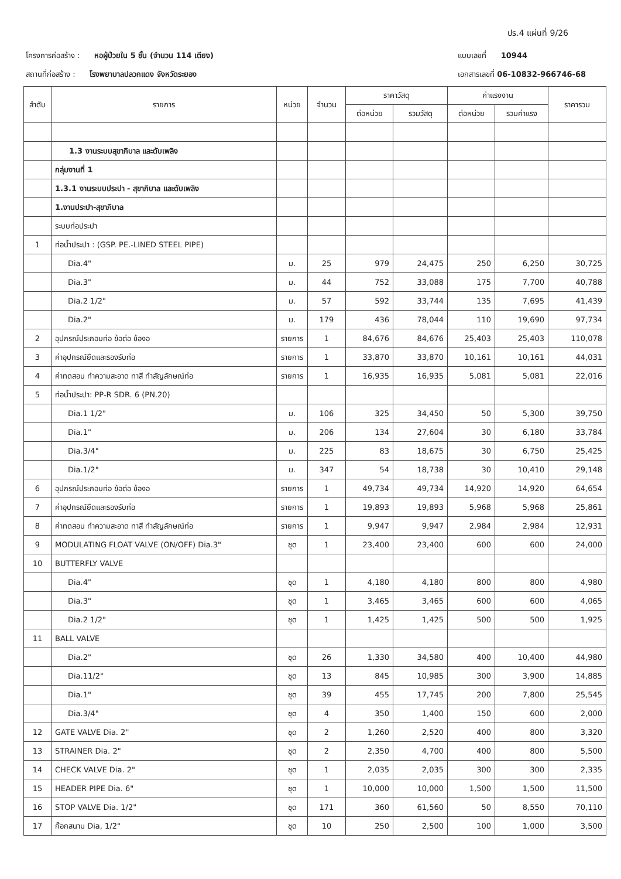ปร.4 แผ่นที่ 9/26
โครงการก่อสร้าง : หอผู้ป่วยใน 5 ชั้น (จำนวน 114 เตียง)
สถานที่ก่อสร้าง : โรงพยาบาลปลวกแดง จังหวัดระยอง
แบบเลขที่ 10944
เอกสารเลขที่ 06-10832-966746-68
| ลำดับ | รายการ | หน่วย | จำนวน | ราคาวัสดุ | | ค่าแรงงาน | | ราคารวม |
| --- | --- | --- | --- | --- | --- | --- | --- | --- |
| | | | | ต่อหน่วย | รวมวัสดุ | ต่อหน่วย | รวมค่าแรง | |
| | 1.3 งานระบบสุขาภิบาล และดับเพลิง | | | | | | | |
| | กลุ่มงานที่ 1 | | | | | | | |
| | 1.3.1 งานระบบประปา - สุขาภิบาล และดับเพลิง | | | | | | | |
| | 1.งานประปา-สุขาภิบาล | | | | | | | |
| | ระบบท่อประปา | | | | | | | |
| 1 | ท่อน้ำประปา : (GSP. PE.-LINED STEEL PIPE) | | | | | | | |
| | Dia.4" | ม. | 25 | 979 | 24,475 | 250 | 6,250 | 30,725 |
| | Dia.3" | ม. | 44 | 752 | 33,088 | 175 | 7,700 | 40,788 |
| | Dia.2 1/2" | ม. | 57 | 592 | 33,744 | 135 | 7,695 | 41,439 |
| | Dia.2" | ม. | 179 | 436 | 78,044 | 110 | 19,690 | 97,734 |
| 2 | อุปกรณ์ประกอบท่อ ข้อต่อ ข้องอ | รายการ | 1 | 84,676 | 84,676 | 25,403 | 25,403 | 110,078 |
| 3 | ค่าอุปกรณ์ยึดและรองรับท่อ | รายการ | 1 | 33,870 | 33,870 | 10,161 | 10,161 | 44,031 |
| 4 | ค่าทดสอบ ทำความสะอาด ทาสี ทำสัญลักษณ์ท่อ | รายการ | 1 | 16,935 | 16,935 | 5,081 | 5,081 | 22,016 |
| 5 | ท่อน้ำประปา: PP-R SDR. 6 (PN.20) | | | | | | | |
| | Dia.1 1/2" | ม. | 106 | 325 | 34,450 | 50 | 5,300 | 39,750 |
| | Dia.1" | ม. | 206 | 134 | 27,604 | 30 | 6,180 | 33,784 |
| | Dia.3/4" | ม. | 225 | 83 | 18,675 | 30 | 6,750 | 25,425 |
| | Dia.1/2" | ม. | 347 | 54 | 18,738 | 30 | 10,410 | 29,148 |
| 6 | อุปกรณ์ประกอบท่อ ข้อต่อ ข้องอ | รายการ | 1 | 49,734 | 49,734 | 14,920 | 14,920 | 64,654 |
| 7 | ค่าอุปกรณ์ยึดและรองรับท่อ | รายการ | 1 | 19,893 | 19,893 | 5,968 | 5,968 | 25,861 |
| 8 | ค่าทดสอบ ทำความสะอาด ทาสี ทำสัญลักษณ์ท่อ | รายการ | 1 | 9,947 | 9,947 | 2,984 | 2,984 | 12,931 |
| 9 | MODULATING FLOAT VALVE (ON/OFF) Dia.3" | ชุด | 1 | 23,400 | 23,400 | 600 | 600 | 24,000 |
| 10 | BUTTERFLY VALVE | | | | | | | |
| | Dia.4" | ชุด | 1 | 4,180 | 4,180 | 800 | 800 | 4,980 |
| | Dia.3" | ชุด | 1 | 3,465 | 3,465 | 600 | 600 | 4,065 |
| | Dia.2 1/2" | ชุด | 1 | 1,425 | 1,425 | 500 | 500 | 1,925 |
| 11 | BALL VALVE | | | | | | | |
| | Dia.2" | ชุด | 26 | 1,330 | 34,580 | 400 | 10,400 | 44,980 |
| | Dia.11/2" | ชุด | 13 | 845 | 10,985 | 300 | 3,900 | 14,885 |
| | Dia.1" | ชุด | 39 | 455 | 17,745 | 200 | 7,800 | 25,545 |
| | Dia.3/4" | ชุด | 4 | 350 | 1,400 | 150 | 600 | 2,000 |
| 12 | GATE VALVE Dia. 2" | ชุด | 2 | 1,260 | 2,520 | 400 | 800 | 3,320 |
| 13 | STRAINER Dia. 2" | ชุด | 2 | 2,350 | 4,700 | 400 | 800 | 5,500 |
| 14 | CHECK VALVE Dia. 2" | ชุด | 1 | 2,035 | 2,035 | 300 | 300 | 2,335 |
| 15 | HEADER PIPE Dia. 6" | ชุด | 1 | 10,000 | 10,000 | 1,500 | 1,500 | 11,500 |
| 16 | STOP VALVE Dia. 1/2" | ชุด | 171 | 360 | 61,560 | 50 | 8,550 | 70,110 |
| 17 | ก๊อกสนาม Dia, 1/2" | ชุด | 10 | 250 | 2,500 | 100 | 1,000 | 3,500 |